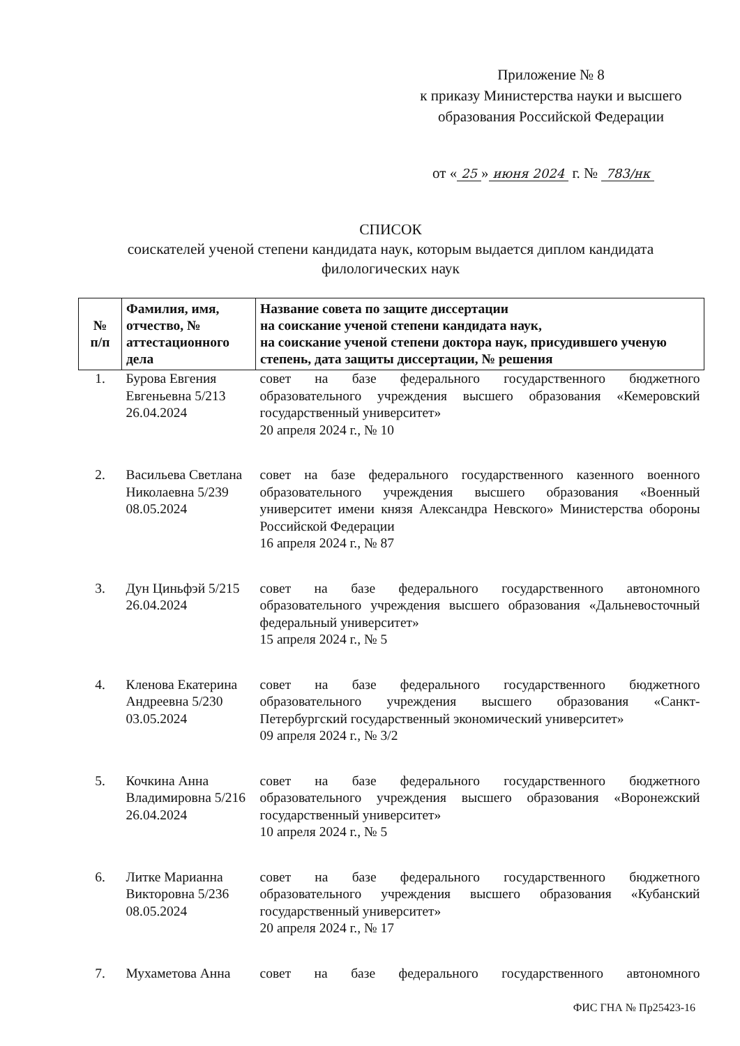Приложение № 8
к приказу Министерства науки и высшего образования Российской Федерации
от « 25 » июня 2024 г. № 783/нк
СПИСОК
соискателей ученой степени кандидата наук, которым выдается диплом кандидата филологических наук
| № п/п | Фамилия, имя, отчество, № аттестационного дела | Название совета по защите диссертации на соискание ученой степени кандидата наук, на соискание ученой степени доктора наук, присудившего ученую степень, дата защиты диссертации, № решения |
| --- | --- | --- |
| 1. | Бурова Евгения Евгеньевна 5/213 26.04.2024 | совет на базе федерального государственного бюджетного образовательного учреждения высшего образования «Кемеровский государственный университет» 20 апреля 2024 г., № 10 |
| 2. | Васильева Светлана Николаевна 5/239 08.05.2024 | совет на базе федерального государственного казенного военного образовательного учреждения высшего образования «Военный университет имени князя Александра Невского» Министерства обороны Российской Федерации 16 апреля 2024 г., № 87 |
| 3. | Дун Циньфэй 5/215 26.04.2024 | совет на базе федерального государственного автономного образовательного учреждения высшего образования «Дальневосточный федеральный университет» 15 апреля 2024 г., № 5 |
| 4. | Кленова Екатерина Андреевна 5/230 03.05.2024 | совет на базе федерального государственного бюджетного образовательного учреждения высшего образования «Санкт-Петербургский государственный экономический университет» 09 апреля 2024 г., № 3/2 |
| 5. | Кочкина Анна Владимировна 5/216 26.04.2024 | совет на базе федерального государственного бюджетного образовательного учреждения высшего образования «Воронежский государственный университет» 10 апреля 2024 г., № 5 |
| 6. | Литке Марианна Викторовна 5/236 08.05.2024 | совет на базе федерального государственного бюджетного образовательного учреждения высшего образования «Кубанский государственный университет» 20 апреля 2024 г., № 17 |
| 7. | Мухаметова Анна | совет на базе федерального государственного автономного |
ФИС ГНА № Пр25423-16